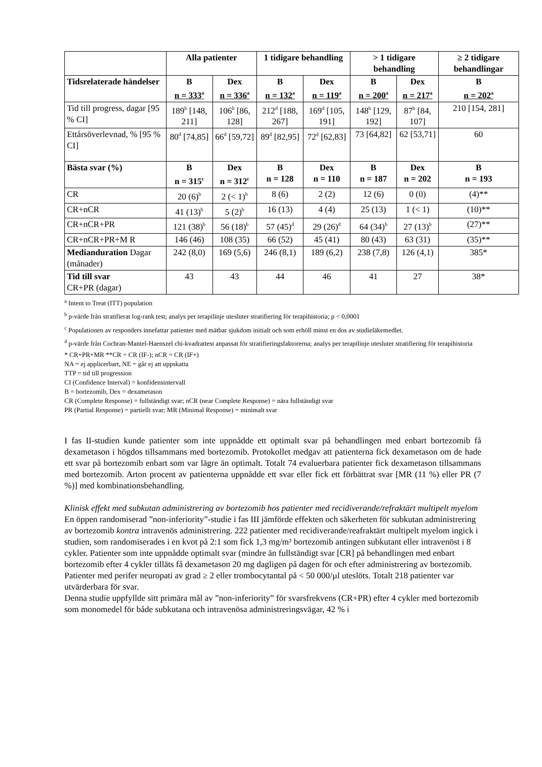| | Alla patienter | | 1 tidigare behandling | | > 1 tidigare behandling | | ≥ 2 tidigare behandlingar |
| --- | --- | --- | --- | --- | --- | --- | --- |
| Tidsrelaterade händelser | B n = 333<sup>a</sup> | Dex n = 336<sup>a</sup> | B n = 132<sup>a</sup> | Dex n = 119<sup>a</sup> | B n = 200<sup>a</sup> | Dex n = 217<sup>a</sup> | B n = 202<sup>a</sup> |
| Tid till progress, dagar [95 % CI] | 189<sup>b</sup> [148, 211] | 106<sup>b</sup> [86, 128] | 212<sup>d</sup> [188, 267] | 169<sup>d</sup> [105, 191] | 148<sup>b</sup> [129, 192] | 87<sup>b</sup> [84, 107] | 210 [154, 281] |
| Ettårsöverlevnad, % [95 % CI] | 80<sup>d</sup> [74,85] | 66<sup>d</sup> [59,72] | 89<sup>d</sup> [82,95] | 72<sup>d</sup> [62,83] | 73 [64,82] | 62 [53,71] | 60 |
| Bästa svar (%) | B n = 315<sup>c</sup> | Dex n = 312<sup>c</sup> | B n = 128 | Dex n = 110 | B n = 187 | Dex n = 202 | B n = 193 |
| CR | 20 (6)<sup>b</sup> | 2 (< 1)<sup>b</sup> | 8 (6) | 2 (2) | 12 (6) | 0 (0) | (4)** |
| CR+nCR | 41 (13)<sup>b</sup> | 5 (2)<sup>b</sup> | 16 (13) | 4 (4) | 25 (13) | 1 (< 1) | (10)** |
| CR+nCR+PR | 121 (38)<sup>b</sup> | 56 (18)<sup>b</sup> | 57 (45)<sup>d</sup> | 29 (26)<sup>d</sup> | 64 (34)<sup>b</sup> | 27 (13)<sup>b</sup> | (27)** |
| CR+nCR+PR+M R | 146 (46) | 108 (35) | 66 (52) | 45 (41) | 80 (43) | 63 (31) | (35)** |
| Mediandurat­ion Dagar (månader) | 242 (8,0) | 169 (5,6) | 246 (8,1) | 189 (6,2) | 238 (7,8) | 126 (4,1) | 385* |
| Tid till svar CR+PR (dagar) | 43 | 43 | 44 | 46 | 41 | 27 | 38* |
<sup>a</sup> Intent to Treat (ITT) population
<sup>b</sup> p-värde från stratifierat log-rank test; analys per terapilinje utesluter stratifiering för terapihistoria; p < 0,0001
<sup>c</sup> Populationen av responders innefattar patienter med mätbar sjukdom initialt och som erhöll minst en dos av studieläkemedlet.
<sup>d</sup> p-värde från Cochran-Mantel-Haenszel chi-kvadrattest anpassat för stratifieringsfaktorerna; analys per terapilinje utesluter stratifiering för terapihistoria
* CR+PR+MR **CR = CR (IF-); nCR = CR (IF+)
NA = ej applicerbart, NE = går ej att uppskatta
TTP = tid till progression
CI (Confidence Interval) = konfidensintervall
B = bortezomib, Dex = dexametason
CR (Complete Response) = fullständigt svar; nCR (near Complete Response) = nära fullständigt svar
PR (Partial Response) = partiellt svar; MR (Minimal Response) = minimalt svar
I fas II-studien kunde patienter som inte uppnådde ett optimalt svar på behandlingen med enbart bortezomib få dexametason i högdos tillsammans med bortezomib. Protokollet medgav att patienterna fick dexametason om de hade ett svar på bortezomib enbart som var lägre än optimalt. Totalt 74 evaluerbara patienter fick dexametason tillsammans med bortezomib. Arton procent av patienterna uppnådde ett svar eller fick ett förbättrat svar [MR (11 %) eller PR (7 %)] med kombinationsbehandling.
Klinisk effekt med subkutan administrering av bortezomib hos patienter med recidiverande/refraktärt multipelt myelom
En öppen randomiserad ”non-inferiority”-studie i fas III jämförde effekten och säkerheten för subkutan administrering av bortezomib kontra intravenös administrering. 222 patienter med recidiverande/reafraktärt multipelt myelom ingick i studien, som randomiserades i en kvot på 2:1 som fick 1,3 mg/m² bortezomib antingen subkutant eller intravenöst i 8 cykler. Patienter som inte uppnådde optimalt svar (mindre än fullständigt svar [CR] på behandlingen med enbart bortezomib efter 4 cykler tilläts få dexametason 20 mg dagligen på dagen för och efter administrering av bortezomib. Patienter med perifer neuropati av grad ≥ 2 eller trombocytantal på < 50 000/µl uteslöts. Totalt 218 patienter var utvärderbara för svar.
Denna studie uppfyllde sitt primära mål av ”non-inferiority” för svarsfrekvens (CR+PR) efter 4 cykler med bortezomib som monomedel för både subkutana och intravenösa administreringsvägar, 42 % i